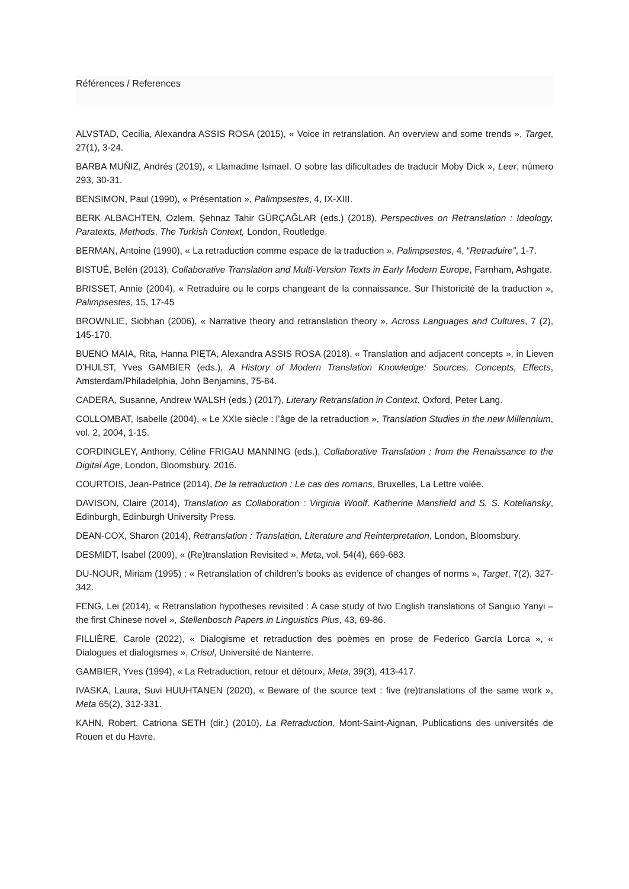Références / References
ALVSTAD, Cecilia, Alexandra ASSIS ROSA (2015), « Voice in retranslation. An overview and some trends », Target, 27(1), 3-24.
BARBA MUÑIZ, Andrés (2019), « Llamadme Ismael. O sobre las dificultades de traducir Moby Dick », Leer, número 293, 30-31.
BENSIMON, Paul (1990), « Présentation », Palimpsestes, 4, IX-XIII.
BERK ALBACHTEN, Ozlem, Şehnaz Tahir GÜRÇAĞLAR (eds.) (2018), Perspectives on Retranslation : Ideology, Paratexts, Methods, The Turkish Context, London, Routledge.
BERMAN, Antoine (1990), « La retraduction comme espace de la traduction », Palimpsestes, 4, “Retraduire”, 1-7.
BISTUÉ, Belén (2013), Collaborative Translation and Multi-Version Texts in Early Modern Europe, Farnham, Ashgate.
BRISSET, Annie (2004), « Retraduire ou le corps changeant de la connaissance. Sur l’historicité de la traduction », Palimpsestes, 15, 17-45
BROWNLIE, Siobhan (2006), « Narrative theory and retranslation theory », Across Languages and Cultures, 7 (2), 145-170.
BUENO MAIA, Rita, Hanna PIĘTA, Alexandra ASSIS ROSA (2018), « Translation and adjacent concepts », in Lieven D’HULST, Yves GAMBIER (eds.), A History of Modern Translation Knowledge: Sources, Concepts, Effects, Amsterdam/Philadelphia, John Benjamins, 75-84.
CADERA, Susanne, Andrew WALSH (eds.) (2017), Literary Retranslation in Context, Oxford, Peter Lang.
COLLOMBAT, Isabelle (2004), « Le XXIe siècle : l’âge de la retraduction », Translation Studies in the new Millennium, vol. 2, 2004, 1-15.
CORDINGLEY, Anthony, Céline FRIGAU MANNING (eds.), Collaborative Translation : from the Renaissance to the Digital Age, London, Bloomsbury, 2016.
COURTOIS, Jean-Patrice (2014), De la retraduction : Le cas des romans, Bruxelles, La Lettre volée.
DAVISON, Claire (2014), Translation as Collaboration : Virginia Woolf, Katherine Mansfield and S. S. Koteliansky, Edinburgh, Edinburgh University Press.
DEAN-COX, Sharon (2014), Retranslation : Translation, Literature and Reinterpretation, London, Bloomsbury.
DESMIDT, Isabel (2009), « (Re)translation Revisited », Meta, vol. 54(4), 669-683.
DU-NOUR, Miriam (1995) : « Retranslation of children’s books as evidence of changes of norms », Target, 7(2), 327-342.
FENG, Lei (2014), « Retranslation hypotheses revisited : A case study of two English translations of Sanguo Yanyi – the first Chinese novel », Stellenbosch Papers in Linguistics Plus, 43, 69-86.
FILLIÈRE, Carole (2022), « Dialogisme et retraduction des poèmes en prose de Federico García Lorca », « Dialogues et dialogismes », Crisol, Université de Nanterre.
GAMBIER, Yves (1994), « La Retraduction, retour et détour», Meta, 39(3), 413-417.
IVASKA, Laura, Suvi HUUHTANEN (2020), « Beware of the source text : five (re)translations of the same work », Meta 65(2), 312-331.
KAHN, Robert, Catriona SETH (dir.) (2010), La Retraduction, Mont-Saint-Aignan, Publications des universités de Rouen et du Havre.